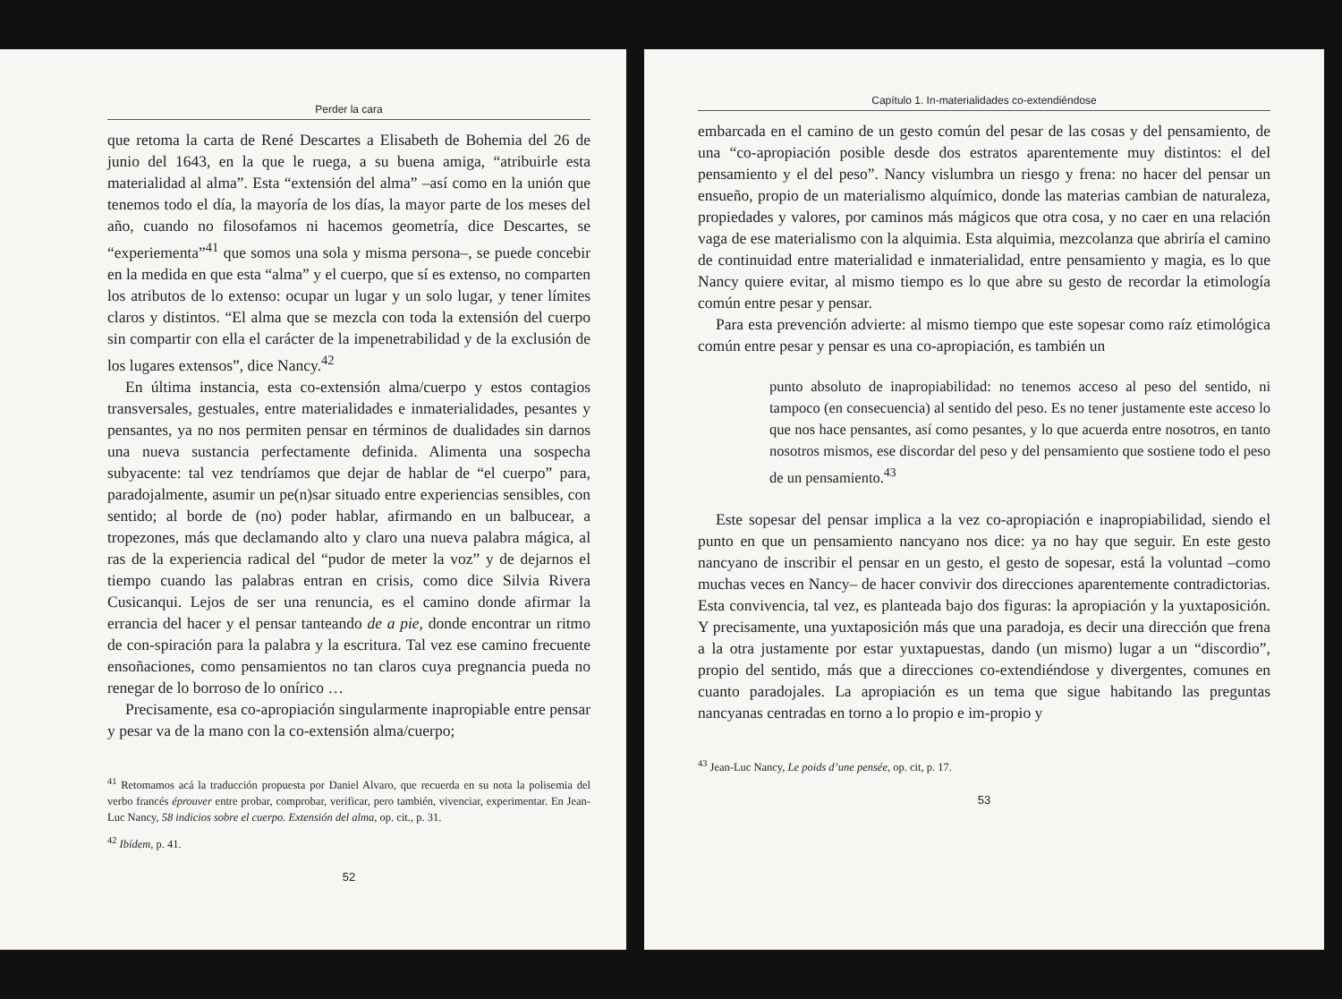Perder la cara
que retoma la carta de René Descartes a Elisabeth de Bohemia del 26 de junio del 1643, en la que le ruega, a su buena amiga, “atribuirle esta materialidad al alma”. Esta “extensión del alma” –así como en la unión que tenemos todo el día, la mayoría de los días, la mayor parte de los meses del año, cuando no filosofamos ni hacemos geometría, dice Descartes, se “experiementa”<sup>41</sup> que somos una sola y misma persona–, se puede concebir en la medida en que esta “alma” y el cuerpo, que sí es extenso, no comparten los atributos de lo extenso: ocupar un lugar y un solo lugar, y tener límites claros y distintos. “El alma que se mezcla con toda la extensión del cuerpo sin compartir con ella el carácter de la impenetrabilidad y de la exclusión de los lugares extensos”, dice Nancy.<sup>42</sup>
En última instancia, esta co-extensión alma/cuerpo y estos contagios transversales, gestuales, entre materialidades e inmaterialidades, pesantes y pensantes, ya no nos permiten pensar en términos de dualidades sin darnos una nueva sustancia perfectamente definida. Alimenta una sospecha subyacente: tal vez tendríamos que dejar de hablar de “el cuerpo” para, paradojalmente, asumir un pe(n)sar situado entre experiencias sensibles, con sentido; al borde de (no) poder hablar, afirmando en un balbucear, a tropezones, más que declamando alto y claro una nueva palabra mágica, al ras de la experiencia radical del “pudor de meter la voz” y de dejarnos el tiempo cuando las palabras entran en crisis, como dice Silvia Rivera Cusicanqui. Lejos de ser una renuncia, es el camino donde afirmar la errancia del hacer y el pensar tanteando de a pie, donde encontrar un ritmo de con-spiración para la palabra y la escritura. Tal vez ese camino frecuente ensoñaciones, como pensamientos no tan claros cuya pregnancia pueda no renegar de lo borroso de lo onírico …
Precisamente, esa co-apropiación singularmente inapropiable entre pensar y pesar va de la mano con la co-extensión alma/cuerpo;
<sup>41</sup> Retomamos acá la traducción propuesta por Daniel Alvaro, que recuerda en su nota la polisemia del verbo francés éprouver entre probar, comprobar, verificar, pero también, vivenciar, experimentar. En Jean-Luc Nancy, 58 indicios sobre el cuerpo. Extensión del alma, op. cit., p. 31.
<sup>42</sup> Ibídem, p. 41.
52
Capítulo 1. In-materialidades co-extendiéndose
embarcada en el camino de un gesto común del pesar de las cosas y del pensamiento, de una “co-apropiación posible desde dos estratos aparentemente muy distintos: el del pensamiento y el del peso”. Nancy vislumbra un riesgo y frena: no hacer del pensar un ensueño, propio de un materialismo alquímico, donde las materias cambian de naturaleza, propiedades y valores, por caminos más mágicos que otra cosa, y no caer en una relación vaga de ese materialismo con la alquimia. Esta alquimia, mezcolanza que abriría el camino de continuidad entre materialidad e inmaterialidad, entre pensamiento y magia, es lo que Nancy quiere evitar, al mismo tiempo es lo que abre su gesto de recordar la etimología común entre pesar y pensar.
Para esta prevención advierte: al mismo tiempo que este sopesar como raíz etimológica común entre pesar y pensar es una co-apropiación, es también un
punto absoluto de inapropiabilidad: no tenemos acceso al peso del sentido, ni tampoco (en consecuencia) al sentido del peso. Es no tener justamente este acceso lo que nos hace pensantes, así como pesantes, y lo que acuerda entre nosotros, en tanto nosotros mismos, ese discordar del peso y del pensamiento que sostiene todo el peso de un pensamiento.<sup>43</sup>
Este sopesar del pensar implica a la vez co-apropiación e inapropiabilidad, siendo el punto en que un pensamiento nancyano nos dice: ya no hay que seguir. En este gesto nancyano de inscribir el pensar en un gesto, el gesto de sopesar, está la voluntad –como muchas veces en Nancy– de hacer convivir dos direcciones aparentemente contradictorias. Esta convivencia, tal vez, es planteada bajo dos figuras: la apropiación y la yuxtaposición. Y precisamente, una yuxtaposición más que una paradoja, es decir una dirección que frena a la otra justamente por estar yuxtapuestas, dando (un mismo) lugar a un “discordio”, propio del sentido, más que a direcciones co-extendiéndose y divergentes, comunes en cuanto paradojales. La apropiación es un tema que sigue habitando las preguntas nancyanas centradas en torno a lo propio e im-propio y
<sup>43</sup> Jean-Luc Nancy, Le poids d’une pensée, op. cit, p. 17.
53